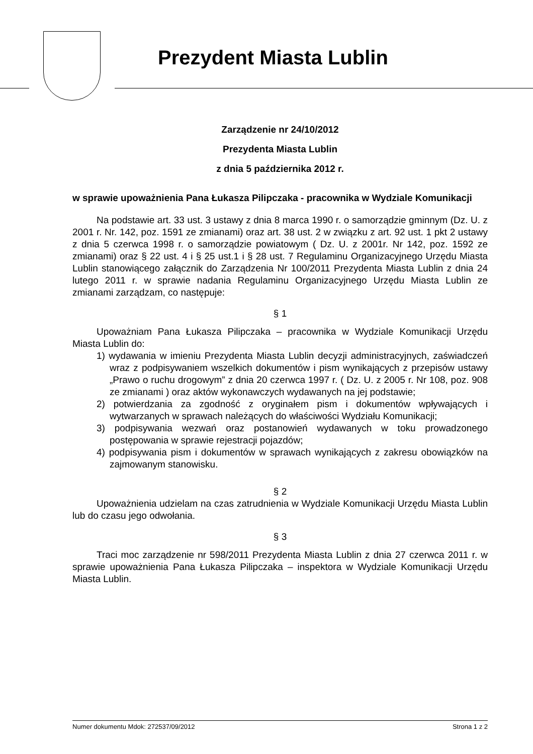Prezydent Miasta Lublin
Zarządzenie nr 24/10/2012
Prezydenta Miasta Lublin
z dnia 5 października 2012 r.
w sprawie upoważnienia Pana Łukasza Pilipczaka - pracownika w Wydziale Komunikacji
Na podstawie art. 33 ust. 3 ustawy z dnia 8 marca 1990 r. o samorządzie gminnym (Dz. U. z 2001 r. Nr. 142, poz. 1591 ze zmianami) oraz art. 38 ust. 2 w związku z art. 92 ust. 1 pkt 2 ustawy z dnia 5 czerwca 1998 r. o samorządzie powiatowym ( Dz. U. z 2001r. Nr 142, poz. 1592 ze zmianami) oraz § 22 ust. 4 i § 25 ust.1 i § 28 ust. 7 Regulaminu Organizacyjnego Urzędu Miasta Lublin stanowiącego załącznik do Zarządzenia Nr 100/2011 Prezydenta Miasta Lublin z dnia 24 lutego 2011 r. w sprawie nadania Regulaminu Organizacyjnego Urzędu Miasta Lublin ze zmianami zarządzam, co następuje:
§ 1
Upoważniam Pana Łukasza Pilipczaka – pracownika w Wydziale Komunikacji Urzędu Miasta Lublin do:
1) wydawania w imieniu Prezydenta Miasta Lublin decyzji administracyjnych, zaświadczeń wraz z podpisywaniem wszelkich dokumentów i pism wynikających z przepisów ustawy „Prawo o ruchu drogowym” z dnia 20 czerwca 1997 r. ( Dz. U. z 2005 r. Nr 108, poz. 908 ze zmianami ) oraz aktów wykonawczych wydawanych na jej podstawie;
2) potwierdzania za zgodność z oryginałem pism i dokumentów wpływających i wytwarzanych w sprawach należących do właściwości Wydziału Komunikacji;
3) podpisywania wezwań oraz postanowień wydawanych w toku prowadzonego postępowania w sprawie rejestracji pojazdów;
4) podpisywania pism i dokumentów w sprawach wynikających z zakresu obowiązków na zajmowanym stanowisku.
§ 2
Upoważnienia udzielam na czas zatrudnienia w Wydziale Komunikacji Urzędu Miasta Lublin lub do czasu jego odwołania.
§ 3
Traci moc zarządzenie nr 598/2011 Prezydenta Miasta Lublin z dnia 27 czerwca 2011 r. w sprawie upoważnienia Pana Łukasza Pilipczaka – inspektora w Wydziale Komunikacji Urzędu Miasta Lublin.
Numer dokumentu Mdok: 272537/09/2012 Strona 1 z 2